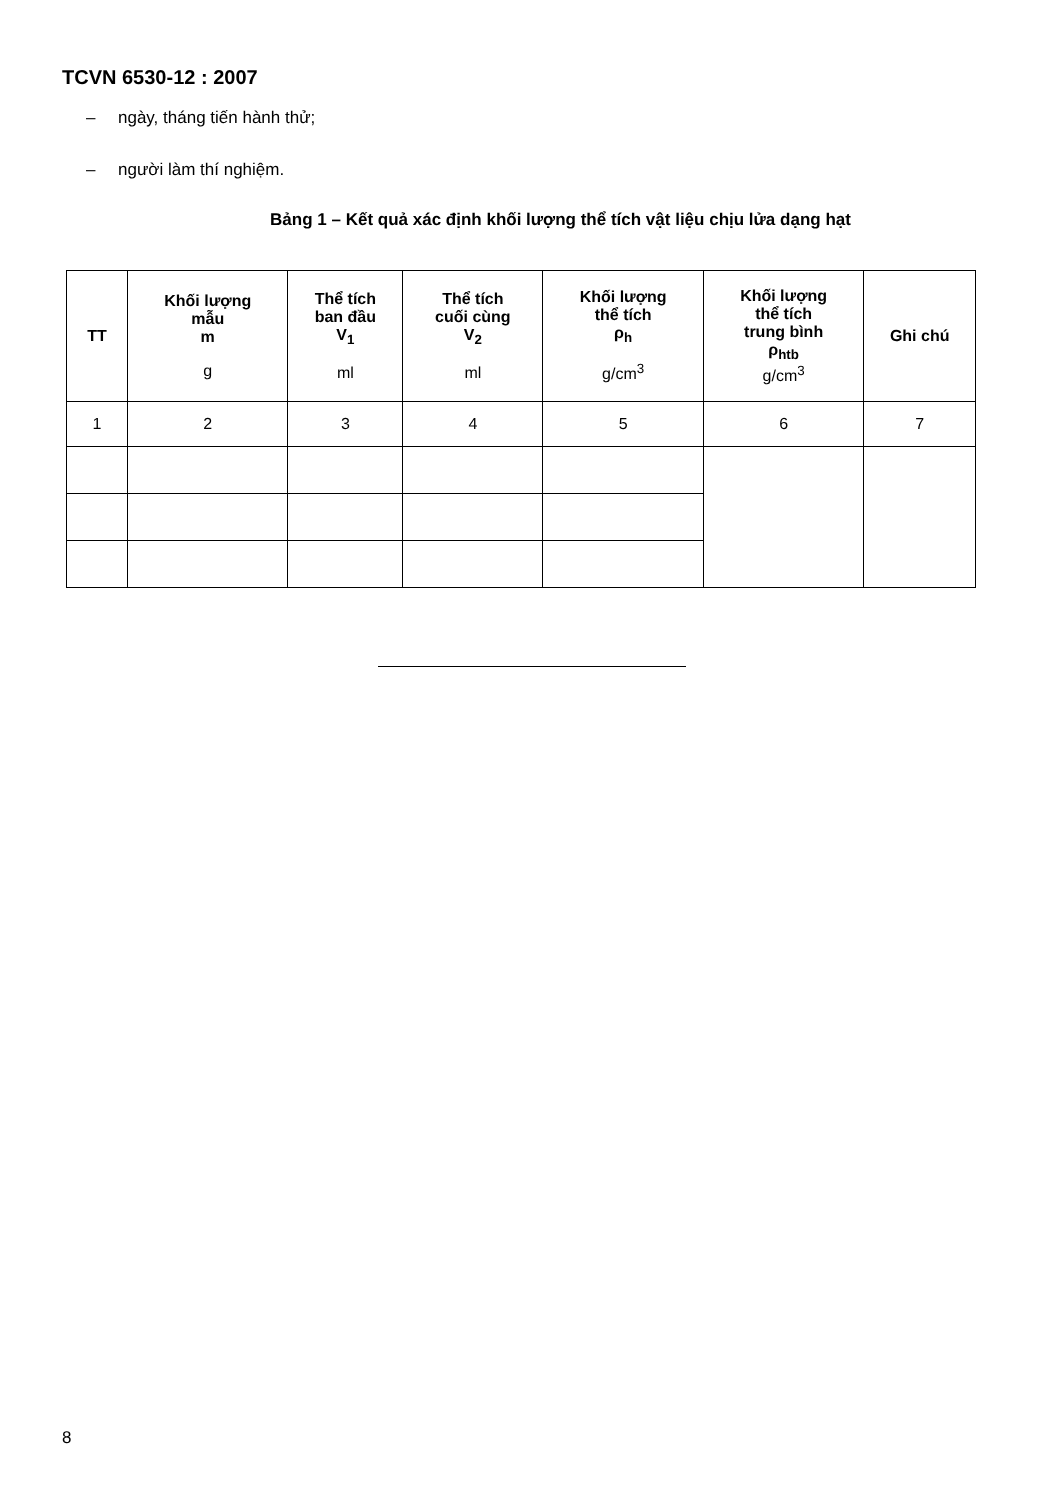TCVN 6530-12 : 2007
– ngày, tháng tiến hành thử;
– người làm thí nghiệm.
Bảng 1 – Kết quả xác định khối lượng thể tích vật liệu chịu lửa dạng hạt
| TT | Khối lượng mẫu m g | Thể tích ban đầu V<sub>1</sub> ml | Thể tích cuối cùng V<sub>2</sub> ml | Khối lượng thể tích ρ<sub>h</sub> g/cm<sup>3</sup> | Khối lượng thể tích trung bình ρ<sub>htb</sub> g/cm<sup>3</sup> | Ghi chú |
| --- | --- | --- | --- | --- | --- | --- |
| 1 | 2 | 3 | 4 | 5 | 6 | 7 |
8